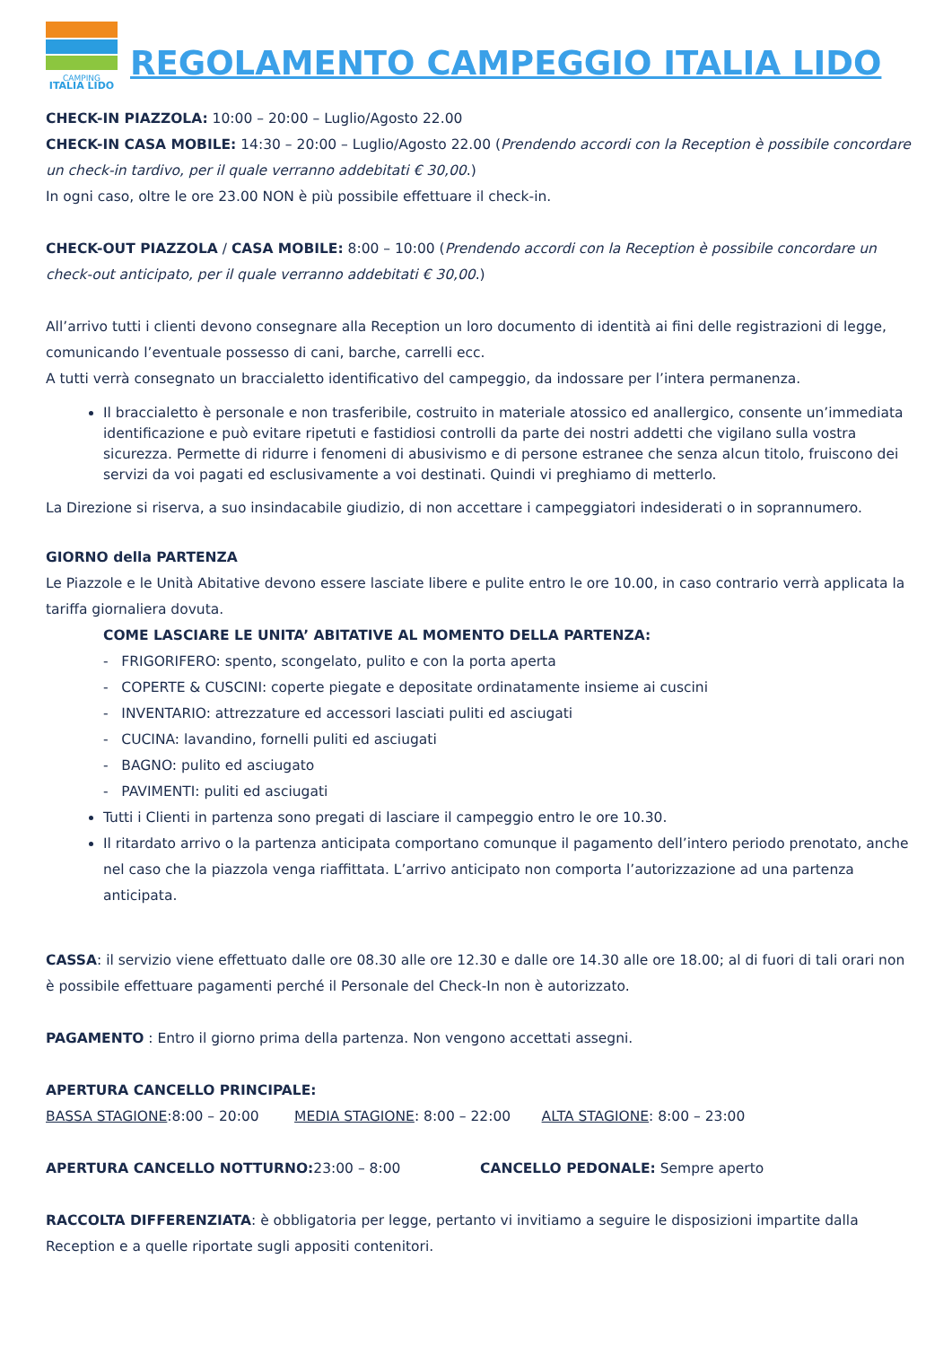CAMPING
ITALIA LIDO
REGOLAMENTO CAMPEGGIO ITALIA LIDO
CHECK-IN PIAZZOLA: 10:00 – 20:00 – Luglio/Agosto 22.00
CHECK-IN CASA MOBILE: 14:30 – 20:00 – Luglio/Agosto 22.00 (Prendendo accordi con la Reception è possibile concordare un check-in tardivo, per il quale verranno addebitati € 30,00.)
In ogni caso, oltre le ore 23.00 NON è più possibile effettuare il check-in.
CHECK-OUT PIAZZOLA / CASA MOBILE: 8:00 – 10:00 (Prendendo accordi con la Reception è possibile concordare un check-out anticipato, per il quale verranno addebitati € 30,00.)
All’arrivo tutti i clienti devono consegnare alla Reception un loro documento di identità ai fini delle registrazioni di legge, comunicando l’eventuale possesso di cani, barche, carrelli ecc.
A tutti verrà consegnato un braccialetto identificativo del campeggio, da indossare per l’intera permanenza.
Il braccialetto è personale e non trasferibile, costruito in materiale atossico ed anallergico, consente un’immediata identificazione e può evitare ripetuti e fastidiosi controlli da parte dei nostri addetti che vigilano sulla vostra sicurezza. Permette di ridurre i fenomeni di abusivismo e di persone estranee che senza alcun titolo, fruiscono dei servizi da voi pagati ed esclusivamente a voi destinati. Quindi vi preghiamo di metterlo.
La Direzione si riserva, a suo insindacabile giudizio, di non accettare i campeggiatori indesiderati o in soprannumero.
GIORNO della PARTENZA
Le Piazzole e le Unità Abitative devono essere lasciate libere e pulite entro le ore 10.00, in caso contrario verrà applicata la tariffa giornaliera dovuta.
COME LASCIARE LE UNITA’ ABITATIVE AL MOMENTO DELLA PARTENZA:
- FRIGORIFERO: spento, scongelato, pulito e con la porta aperta
- COPERTE & CUSCINI: coperte piegate e depositate ordinatamente insieme ai cuscini
- INVENTARIO: attrezzature ed accessori lasciati puliti ed asciugati
- CUCINA: lavandino, fornelli puliti ed asciugati
- BAGNO: pulito ed asciugato
- PAVIMENTI: puliti ed asciugati
Tutti i Clienti in partenza sono pregati di lasciare il campeggio entro le ore 10.30.
Il ritardato arrivo o la partenza anticipata comportano comunque il pagamento dell’intero periodo prenotato, anche nel caso che la piazzola venga riaffittata. L’arrivo anticipato non comporta l’autorizzazione ad una partenza anticipata.
CASSA: il servizio viene effettuato dalle ore 08.30 alle ore 12.30 e dalle ore 14.30 alle ore 18.00; al di fuori di tali orari non è possibile effettuare pagamenti perché il Personale del Check-In non è autorizzato.
PAGAMENTO : Entro il giorno prima della partenza. Non vengono accettati assegni.
APERTURA CANCELLO PRINCIPALE:
BASSA STAGIONE:8:00 – 20:00 MEDIA STAGIONE: 8:00 – 22:00 ALTA STAGIONE: 8:00 – 23:00
APERTURA CANCELLO NOTTURNO: 23:00 – 8:00 CANCELLO PEDONALE: Sempre aperto
RACCOLTA DIFFERENZIATA: è obbligatoria per legge, pertanto vi invitiamo a seguire le disposizioni impartite dalla Reception e a quelle riportate sugli appositi contenitori.